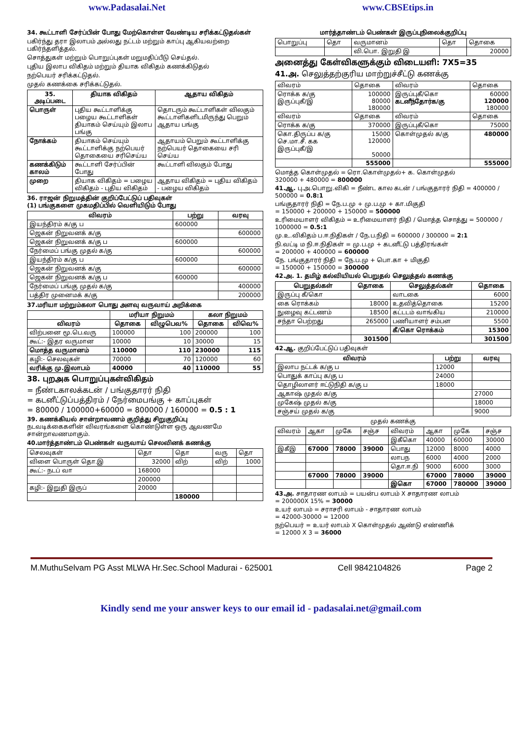www.Padasalai.Net www.CBSEtips.in
34. கூட்டாளி சேர்ப்பின் போது மேற்கொள்ள வேண்டிய சரிக்கட்டுதல்கள்
பகிர்ந்து தரா இலாபம் அல்லது நட்டம் மற்றும் காப்பு ஆகியவற்றை பகிர்ந்தளித்தல்.
சொத்துகள் மற்றும் பொறுப்புகள் மறுமதிப்பீடு செய்தல்.
புதிய இலாப விகிதம் மற்றும் தியாக விகிதம் கணக்கிடுதல்
நற்பெயர் சரிக்கட்டுதல்.
முதல் கணக்கை சரிக்கட்டுதல்.
| 35. அடிப்படை | தியாக விகிதம் | ஆதாய விகிதம் |
| --- | --- | --- |
| பொருள் | புதிய கூட்டாளிக்கு பழைய கூட்டாளிகள் தியாகம் செய்யும் இலாப பங்கு | தொடரும் கூட்டாளிகள் விலகும் கூட்டாளிகளிடமிருந்து பெறும் ஆதாய பங்கு |
| நோக்கம் | தியாகம் செய்யும் கூட்டாளிக்கு நற்பெயர் தொகையை சரிசெய்ய | ஆதாயம் பெறும் கூட்டாளிக்கு நற்பெயர் தொகையை சரி செய்ய |
| கணக்கிடும் காலம் | கூட்டாளி சேர்ப்பின் போது | கூட்டாளி விலகும் போது |
| முறை | தியாக விகிதம் = பழைய விகிதம் - புதிய விகிதம் | ஆதாய விகிதம் = புதிய விகிதம் - பழைய விகிதம் |
36. ராஜன் நிறுமத்தின் குறிப்பேட்டுப் பதிவுகள்
(1) பங்குகளை முகமதிப்பில் வெளியிடும் போது
| விவரம் | பற்று | வரவு |
| --- | --- | --- |
| இயந்திரம் க/கு ப | 600000 | |
| ஜெகன் நிறுவனக் க/கு | | 600000 |
| ஜெகன் நிறுவனக் க/கு ப | 600000 | |
| நேர்மைப் பங்கு முதல் க/கு | | 600000 |
| இயந்திரம் க/கு ப | 600000 | |
| ஜெகன் நிறுவனக் க/கு | | 600000 |
| ஜெகன் நிறுவனக் க/கு ப | 600000 | |
| நேர்மைப் பங்கு முதல் க/கு | | 400000 |
| பத்திர முனைமக் க/கு | | 200000 |
37.மரியா மற்றும்கலா பொது அளவு வருவாய் அறிக்கை
| | மரியா நிறுமம் | | கலா நிறுமம் | |
| --- | --- | --- | --- | --- |
| விவரம் | தொகை | விழுபெவ% | தொகை | விவெ% |
| விற்பனை மூ.பெ.வரு | 100000 | 100 | 200000 | 100 |
| கூட்:- இதர வருமான | 10000 | 10 | 30000 | 15 |
| மொத்த வருமானம் | 110000 | 110 | 230000 | 115 |
| கழி:- செலவுகள் | 70000 | 70 | 120000 | 60 |
| வரிக்கு மு.இலாபம் | 40000 | 40 | 110000 | 55 |
38. புறஅக பொறுப்புகள்விகிதம்
= நீண்டகாலக்கடன் / பங்குதாரர் நிதி
= கடனீட்டுப்பத்திரம் / நேர்மைபங்கு + காப்புகள்
= 80000 / 100000+60000 = 800000 / 160000 = 0.5 : 1
39. கணக்கியல் சான்றாவணம் குறித்து சிறுகுறிப்பு
நடவடிக்கைகளின் விவரங்களை கொண்டுள்ள ஒரு ஆவணமே சான்றாவணமாகும்.
40.மார்த்தாண்டம் பெண்கள் வருவாய் செலவினக் கணக்கு
| செலவுகள் | தொ | தொ | வரு | தொ |
| விளை பொருள் தொ.இ | 32000 | விற் | விற் | 1000 |
| கூட்:- நடப் வா | 168000 | | | |
| | 200000 | | | |
| கழி:- இறுதி இருப் | 20000 | | | |
| | | 180000 | | |
மார்த்தாண்டம் பெண்கள் இருப்புநிலைக்குறிப்பு
| பொறுப்பு | தொ | வருமானம் | தொ | தொகை |
| | | வி.பொ. இறுதி இ | | 20000 |
அனைத்து கேள்விகளுக்கும் விடையளி: 7X5=35
41.அ. செலுத்தற்குரிய மாற்றுச்சீட்டு கணக்கு
| விவரம் | தொகை | விவரம் | தொகை |
| ரொக்க க/கு இருப்புகீ/இ | 100000 80000 180000 | இருப்புகீ/கொ கடனீந்தோர்க/கு | 60000 120000 180000 |
| விவரம் | தொகை | விவரம் | தொகை |
| ரொக்க க/கு | 370000 | இருப்புகீ/கொ | 75000 |
| கொ.திருப்ப க/கு செ.மா.சீ. கக இருப்புகீ/இ | 15000 120000 50000 | கொள்முதல் க/கு | 480000 |
| | 555000 | | 555000 |
மொத்த கொள்முதல் = ரொ.கொள்முதல்+ க. கொள்முதல்
320000 + 480000 = 800000
41.ஆ. பு.அ.பொறு.விகி = நீண்ட கால கடன் / பங்குதாரர் நிதி = 400000 / 500000 = 0.8:1
பங்குதாரர் நிதி = நே.ப.மு + மு.ப.மு + கா.மிகுதி
= 150000 + 200000 + 150000 = 500000
உரிமையாளர் விகிதம் = உரிமையாளர் நிதி / மொத்த சொத்து = 500000 / 1000000 = 0.5:1
மு.உ.விகிதம் ப.ஈ.நிதிகள் / நே.ப.நிதி = 600000 / 300000 = 2:1
நி.வட்டி ம நி.ஈ.நிதிகள் = மு.ப.மு + கடனீட்டு பத்திரங்கள்
= 200000 + 400000 = 600000
நே. பங்குதாரர் நிதி = நே.ப.மு + பொ.கா + மிகுதி
= 150000 + 150000 = 300000
42.அ. 1. தமிழ் கல்வியியல் பெறுதல் செலுத்தல் கணக்கு
| பெறுதல்கள் | தொகை | செலுத்தல்கள் | தொகை |
| --- | --- | --- | --- |
| இருப்பு கீ/கொ | | வாடகை | 6000 |
| கை ரொக்கம் | 18000 | உதவித்தொகை | 15200 |
| நுழைவு கட்டணம் | 18500 | கட்டடம் வாங்கிய | 210000 |
| சந்தா பெற்றது | 265000 | பணியாளர் சம்பள | 5500 |
| | | கீ/கொ ரொக்கம் | 15300 |
| | 301500 | | 301500 |
42.ஆ. குறிப்பேட்டுப் பதிவுகள்
| விவரம் | பற்று | வரவு |
| --- | --- | --- |
| இலாப நட்டக் க/கு ப | 12000 | |
| பொதுக் காப்பு க/கு ப | 24000 | |
| தொழிலாளர் ஈட்டுநிதி க/கு ப | 18000 | |
| ஆகாஷ் முதல் க/கு | | 27000 |
| முகேஷ் முதல் க/கு | | 18000 |
| சஞ்சய் முதல் க/கு | | 9000 |
முதல் கணக்கு
| விவரம் | ஆகா | முகே | சஞ்ச | விவரம் | ஆகா | முகே | சஞ்ச |
| | | | | இகீகொ | 40000 | 60000 | 30000 |
| இகீஇ | 67000 | 78000 | 39000 | பொது | 12000 | 8000 | 4000 |
| | | | | லாபந | 6000 | 4000 | 2000 |
| | | | | தொ.ஈ.நி | 9000 | 6000 | 3000 |
| | 67000 | 78000 | 39000 | | 67000 | 78000 | 39000 |
| | | | | இகொ | 67000 | 780000 | 39000 |
43.அ. சாதாரண லாபம் = பயன்ப லாபம் X சாதாரண லாபம்
= 200000X 15% = 30000
உயர் லாபம் = சராசரி லாபம் - சாதாரண லாபம்
= 42000-30000 = 12000
நற்பெயர் = உயர் லாபம் X கொள்முதல் ஆண்டு எண்ணிக்
= 12000 X 3 = 36000
M.MuthuSelvam PG Asst MLWA Hr.Sec.School Madurai - 625001 Cell 9842104826 Page 2
Kindly send me your answer keys to our email id - padasalai.net@gmail.com